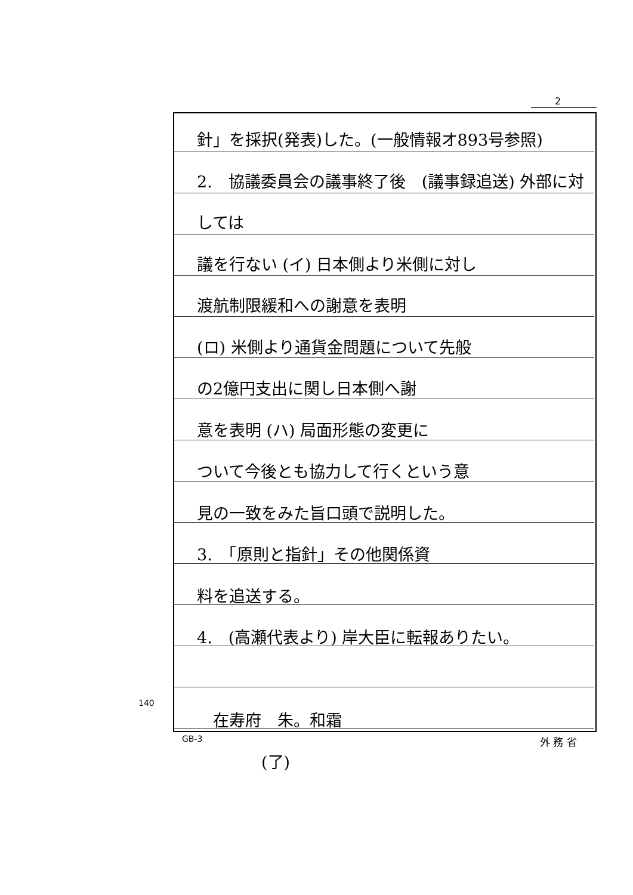2
針」を採択(発表)した。(一般情報オ893号参照)
2.　協議委員会の議事終了後　(議事録追送) 外部に対しては
議を行ない (イ) 日本側より米側に対し
渡航制限緩和への謝意を表明
(ロ) 米側より通貨金問題について先般
の2億円支出に関し日本側へ謝
意を表明 (ハ) 局面形態の変更に
ついて今後とも協力して行くという意
見の一致をみた旨口頭で説明した。
3.　「原則と指針」その他関係資
料を追送する。
4.　(高瀬代表より) 岸大臣に転報ありたい。
　在寿府　朱。和霜
　　　　(了)
140
GB-3 外 務 省